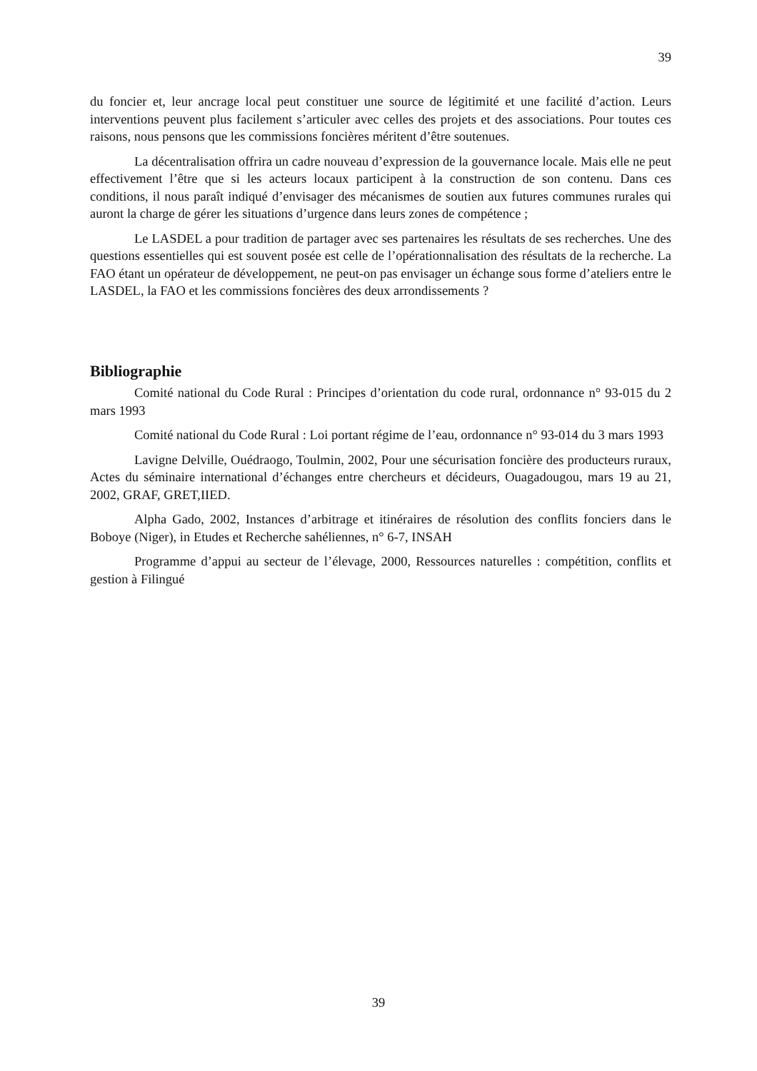39
du foncier et, leur ancrage local peut constituer une source de légitimité et une facilité d’action. Leurs interventions peuvent plus facilement s’articuler avec celles des projets et des associations. Pour toutes ces raisons, nous pensons que les commissions foncières méritent d’être soutenues.
La décentralisation offrira un cadre nouveau d’expression de la gouvernance locale. Mais elle ne peut effectivement l’être que si les acteurs locaux participent à la construction de son contenu. Dans ces conditions, il nous paraît indiqué d’envisager des mécanismes de soutien aux futures communes rurales qui auront la charge de gérer les situations d’urgence dans leurs zones de compétence ;
Le LASDEL a pour tradition de partager avec ses partenaires les résultats de ses recherches. Une des questions essentielles qui est souvent posée est celle de l’opérationnalisation des résultats de la recherche. La FAO étant un opérateur de développement, ne peut-on pas envisager un échange sous forme d’ateliers entre le LASDEL, la FAO et les commissions foncières des deux arrondissements ?
Bibliographie
Comité national du Code Rural : Principes d’orientation du code rural, ordonnance n° 93-015 du 2 mars 1993
Comité national du Code Rural : Loi portant régime de l’eau, ordonnance n° 93-014 du 3 mars 1993
Lavigne Delville, Ouédraogo, Toulmin, 2002, Pour une sécurisation foncière des producteurs ruraux, Actes du séminaire international d’échanges entre chercheurs et décideurs, Ouagadougou, mars 19 au 21, 2002, GRAF, GRET,IIED.
Alpha Gado, 2002, Instances d’arbitrage et itinéraires de résolution des conflits fonciers dans le Boboye (Niger), in Etudes et Recherche sahéliennes, n° 6-7, INSAH
Programme d’appui au secteur de l’élevage, 2000, Ressources naturelles : compétition, conflits et gestion à Filingué
39